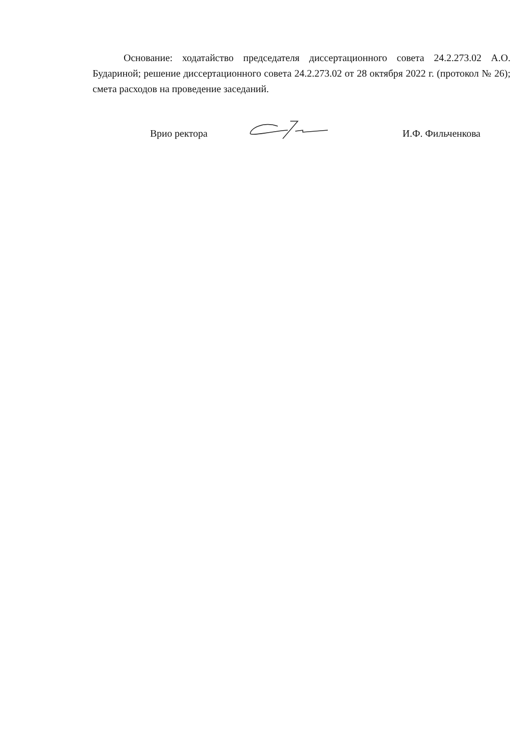Основание: ходатайство председателя диссертационного совета 24.2.273.02 А.О. Бударино­й; решение диссертационного совета 24.2.273.02 от 28 октября 2022 г. (протокол № 26); смета расходов на проведение заседаний.
Врио ректора И.Ф. Фильченкова